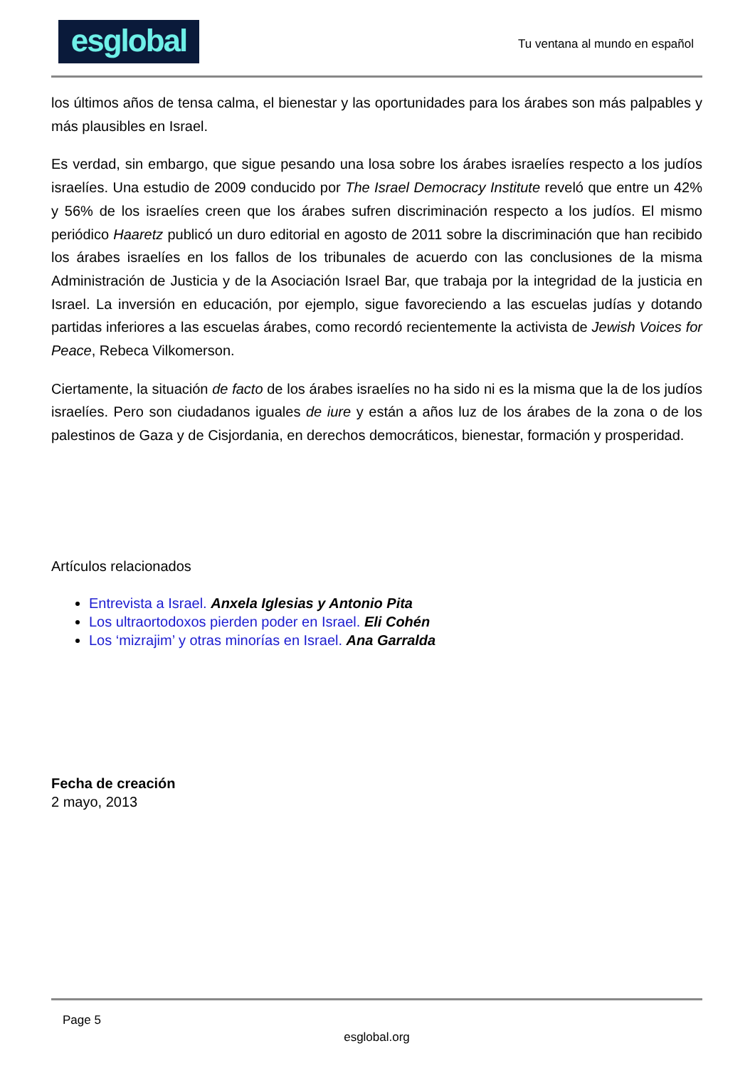esglobal
Tu ventana al mundo en español
los últimos años de tensa calma, el bienestar y las oportunidades para los árabes son más palpables y más plausibles en Israel.
Es verdad, sin embargo, que sigue pesando una losa sobre los árabes israelíes respecto a los judíos israelíes. Una estudio de 2009 conducido por The Israel Democracy Institute reveló que entre un 42% y 56% de los israelíes creen que los árabes sufren discriminación respecto a los judíos. El mismo periódico Haaretz publicó un duro editorial en agosto de 2011 sobre la discriminación que han recibido los árabes israelíes en los fallos de los tribunales de acuerdo con las conclusiones de la misma Administración de Justicia y de la Asociación Israel Bar, que trabaja por la integridad de la justicia en Israel. La inversión en educación, por ejemplo, sigue favoreciendo a las escuelas judías y dotando partidas inferiores a las escuelas árabes, como recordó recientemente la activista de Jewish Voices for Peace, Rebeca Vilkomerson.
Ciertamente, la situación de facto de los árabes israelíes no ha sido ni es la misma que la de los judíos israelíes. Pero son ciudadanos iguales de iure y están a años luz de los árabes de la zona o de los palestinos de Gaza y de Cisjordania, en derechos democráticos, bienestar, formación y prosperidad.
Artículos relacionados
Entrevista a Israel. Anxela Iglesias y Antonio Pita
Los ultraortodoxos pierden poder en Israel. Eli Cohén
Los ‘mizrajim’ y otras minorías en Israel. Ana Garralda
Fecha de creación
2 mayo, 2013
Page 5
esglobal.org